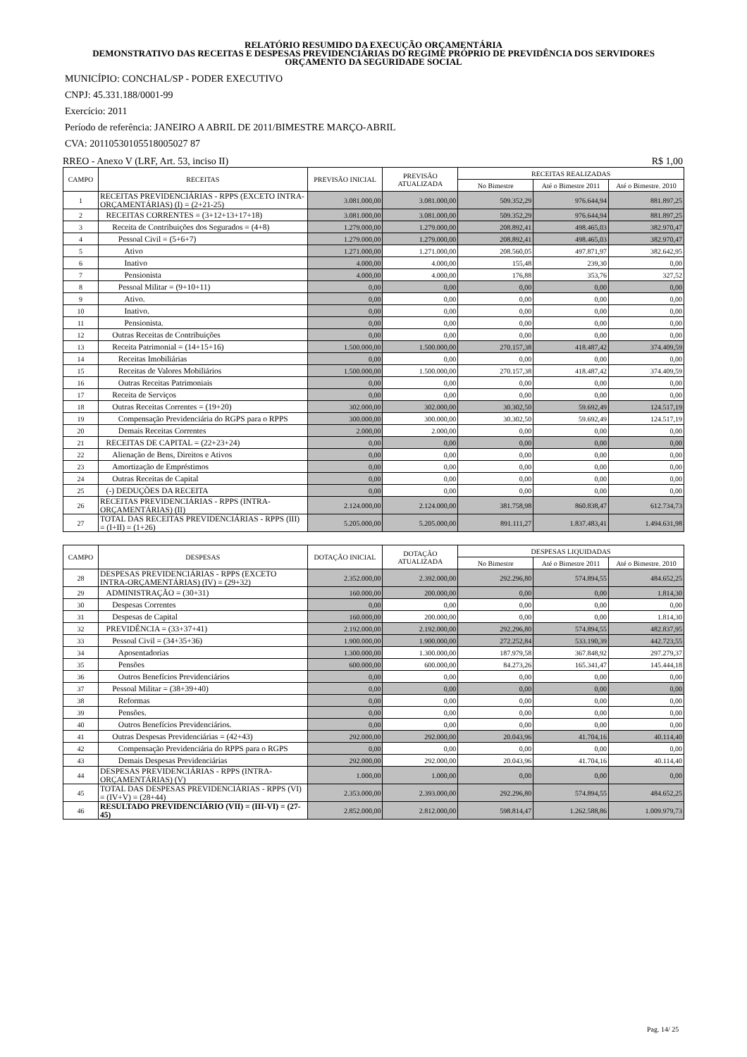RELATÓRIO RESUMIDO DA EXECUÇÃO ORÇAMENTÁRIA
DEMONSTRATIVO DAS RECEITAS E DESPESAS PREVIDENCIÁRIAS DO REGIME PRÓPRIO DE PREVIDÊNCIA DOS SERVIDORES
ORÇAMENTO DA SEGURIDADE SOCIAL
MUNICÍPIO: CONCHAL/SP - PODER EXECUTIVO
CNPJ: 45.331.188/0001-99
Exercício: 2011
Período de referência: JANEIRO A ABRIL DE 2011/BIMESTRE MARÇO-ABRIL
CVA: 20110530105518005027 87
RREO - Anexo V (LRF, Art. 53, inciso II) R$ 1,00
| CAMPO | RECEITAS | PREVISÃO INICIAL | PREVISÃO ATUALIZADA | RECEITAS REALIZADAS | | |
| --- | --- | --- | --- | --- | --- | --- |
| | | | | No Bimestre | Até o Bimestre 2011 | Até o Bimestre. 2010 |
| 1 | RECEITAS PREVIDENCIÁRIAS - RPPS (EXCETO INTRA-ORÇAMENTÁRIAS) (I) = (2+21-25) | 3.081.000,00 | 3.081.000,00 | 509.352,29 | 976.644,94 | 881.897,25 |
| 2 | RECEITAS CORRENTES = (3+12+13+17+18) | 3.081.000,00 | 3.081.000,00 | 509.352,29 | 976.644,94 | 881.897,25 |
| 3 | Receita de Contribuições dos Segurados = (4+8) | 1.279.000,00 | 1.279.000,00 | 208.892,41 | 498.465,03 | 382.970,47 |
| 4 | Pessoal Civil = (5+6+7) | 1.279.000,00 | 1.279.000,00 | 208.892,41 | 498.465,03 | 382.970,47 |
| 5 | Ativo | 1.271.000,00 | 1.271.000,00 | 208.560,05 | 497.871,97 | 382.642,95 |
| 6 | Inativo | 4.000,00 | 4.000,00 | 155,48 | 239,30 | 0,00 |
| 7 | Pensionista | 4.000,00 | 4.000,00 | 176,88 | 353,76 | 327,52 |
| 8 | Pessoal Militar = (9+10+11) | 0,00 | 0,00 | 0,00 | 0,00 | 0,00 |
| 9 | Ativo. | 0,00 | 0,00 | 0,00 | 0,00 | 0,00 |
| 10 | Inativo. | 0,00 | 0,00 | 0,00 | 0,00 | 0,00 |
| 11 | Pensionista. | 0,00 | 0,00 | 0,00 | 0,00 | 0,00 |
| 12 | Outras Receitas de Contribuições | 0,00 | 0,00 | 0,00 | 0,00 | 0,00 |
| 13 | Receita Patrimonial = (14+15+16) | 1.500.000,00 | 1.500.000,00 | 270.157,38 | 418.487,42 | 374.409,59 |
| 14 | Receitas Imobiliárias | 0,00 | 0,00 | 0,00 | 0,00 | 0,00 |
| 15 | Receitas de Valores Mobiliários | 1.500.000,00 | 1.500.000,00 | 270.157,38 | 418.487,42 | 374.409,59 |
| 16 | Outras Receitas Patrimoniais | 0,00 | 0,00 | 0,00 | 0,00 | 0,00 |
| 17 | Receita de Serviços | 0,00 | 0,00 | 0,00 | 0,00 | 0,00 |
| 18 | Outras Receitas Correntes = (19+20) | 302.000,00 | 302.000,00 | 30.302,50 | 59.692,49 | 124.517,19 |
| 19 | Compensação Previdenciária do RGPS para o RPPS | 300.000,00 | 300.000,00 | 30.302,50 | 59.692,49 | 124.517,19 |
| 20 | Demais Receitas Correntes | 2.000,00 | 2.000,00 | 0,00 | 0,00 | 0,00 |
| 21 | RECEITAS DE CAPITAL = (22+23+24) | 0,00 | 0,00 | 0,00 | 0,00 | 0,00 |
| 22 | Alienação de Bens, Direitos e Ativos | 0,00 | 0,00 | 0,00 | 0,00 | 0,00 |
| 23 | Amortização de Empréstimos | 0,00 | 0,00 | 0,00 | 0,00 | 0,00 |
| 24 | Outras Receitas de Capital | 0,00 | 0,00 | 0,00 | 0,00 | 0,00 |
| 25 | (-) DEDUÇÕES DA RECEITA | 0,00 | 0,00 | 0,00 | 0,00 | 0,00 |
| 26 | RECEITAS PREVIDENCIÁRIAS - RPPS (INTRA-ORÇAMENTÁRIAS) (II) | 2.124.000,00 | 2.124.000,00 | 381.758,98 | 860.838,47 | 612.734,73 |
| 27 | TOTAL DAS RECEITAS PREVIDENCIÁRIAS - RPPS (III) = (I+II) = (1+26) | 5.205.000,00 | 5.205.000,00 | 891.111,27 | 1.837.483,41 | 1.494.631,98 |
| CAMPO | DESPESAS | DOTAÇÃO INICIAL | DOTAÇÃO ATUALIZADA | DESPESAS LIQUIDADAS | | |
| --- | --- | --- | --- | --- | --- | --- |
| | | | | No Bimestre | Até o Bimestre 2011 | Até o Bimestre. 2010 |
| 28 | DESPESAS PREVIDENCIÁRIAS - RPPS (EXCETO INTRA-ORÇAMENTÁRIAS) (IV) = (29+32) | 2.352.000,00 | 2.392.000,00 | 292.296,80 | 574.894,55 | 484.652,25 |
| 29 | ADMINISTRAÇÃO = (30+31) | 160.000,00 | 200.000,00 | 0,00 | 0,00 | 1.814,30 |
| 30 | Despesas Correntes | 0,00 | 0,00 | 0,00 | 0,00 | 0,00 |
| 31 | Despesas de Capital | 160.000,00 | 200.000,00 | 0,00 | 0,00 | 1.814,30 |
| 32 | PREVIDÊNCIA = (33+37+41) | 2.192.000,00 | 2.192.000,00 | 292.296,80 | 574.894,55 | 482.837,95 |
| 33 | Pessoal Civil = (34+35+36) | 1.900.000,00 | 1.900.000,00 | 272.252,84 | 533.190,39 | 442.723,55 |
| 34 | Aposentadorias | 1.300.000,00 | 1.300.000,00 | 187.979,58 | 367.848,92 | 297.279,37 |
| 35 | Pensões | 600.000,00 | 600.000,00 | 84.273,26 | 165.341,47 | 145.444,18 |
| 36 | Outros Benefícios Previdenciários | 0,00 | 0,00 | 0,00 | 0,00 | 0,00 |
| 37 | Pessoal Militar = (38+39+40) | 0,00 | 0,00 | 0,00 | 0,00 | 0,00 |
| 38 | Reformas | 0,00 | 0,00 | 0,00 | 0,00 | 0,00 |
| 39 | Pensões. | 0,00 | 0,00 | 0,00 | 0,00 | 0,00 |
| 40 | Outros Benefícios Previdenciários. | 0,00 | 0,00 | 0,00 | 0,00 | 0,00 |
| 41 | Outras Despesas Previdenciárias = (42+43) | 292.000,00 | 292.000,00 | 20.043,96 | 41.704,16 | 40.114,40 |
| 42 | Compensação Previdenciária do RPPS para o RGPS | 0,00 | 0,00 | 0,00 | 0,00 | 0,00 |
| 43 | Demais Despesas Previdenciárias | 292.000,00 | 292.000,00 | 20.043,96 | 41.704,16 | 40.114,40 |
| 44 | DESPESAS PREVIDENCIÁRIAS - RPPS (INTRA-ORÇAMENTÁRIAS) (V) | 1.000,00 | 1.000,00 | 0,00 | 0,00 | 0,00 |
| 45 | TOTAL DAS DESPESAS PREVIDENCIÁRIAS - RPPS (VI) = (IV+V) = (28+44) | 2.353.000,00 | 2.393.000,00 | 292.296,80 | 574.894,55 | 484.652,25 |
| 46 | RESULTADO PREVIDENCIÁRIO (VII) = (III-VI) = (27-45) | 2.852.000,00 | 2.812.000,00 | 598.814,47 | 1.262.588,86 | 1.009.979,73 |
Pag. 14/ 25